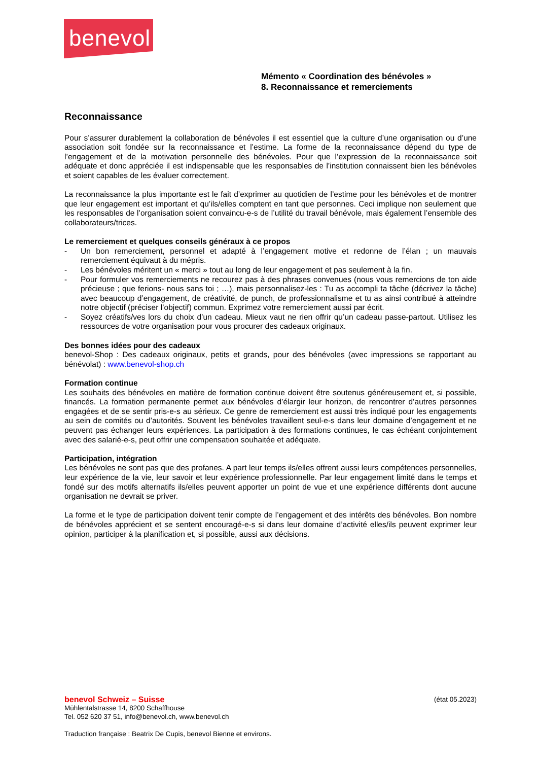benevol
Mémento « Coordination des bénévoles »
8. Reconnaissance et remerciements
Reconnaissance
Pour s’assurer durablement la collaboration de bénévoles il est essentiel que la culture d’une organisation ou d’une association soit fondée sur la reconnaissance et l’estime. La forme de la reconnaissance dépend du type de l’engagement et de la motivation personnelle des bénévoles. Pour que l’expression de la reconnaissance soit adéquate et donc appréciée il est indispensable que les responsables de l’institution connaissent bien les bénévoles et soient capables de les évaluer correctement.
La reconnaissance la plus importante est le fait d’exprimer au quotidien de l’estime pour les bénévoles et de montrer que leur engagement est important et qu’ils/elles comptent en tant que personnes. Ceci implique non seulement que les responsables de l’organisation soient convaincu-e-s de l’utilité du travail bénévole, mais également l’ensemble des collaborateurs/trices.
Le remerciement et quelques conseils généraux à ce propos
- Un bon remerciement, personnel et adapté à l’engagement motive et redonne de l’élan ; un mauvais remerciement équivaut à du mépris.
- Les bénévoles méritent un « merci » tout au long de leur engagement et pas seulement à la fin.
- Pour formuler vos remerciements ne recourez pas à des phrases convenues (nous vous remercions de ton aide précieuse ; que ferions- nous sans toi ; …), mais personnalisez-les : Tu as accompli ta tâche (décrivez la tâche) avec beaucoup d’engagement, de créativité, de punch, de professionnalisme et tu as ainsi contribué à atteindre notre objectif (préciser l’objectif) commun. Exprimez votre remerciement aussi par écrit.
- Soyez créatifs/ves lors du choix d’un cadeau. Mieux vaut ne rien offrir qu’un cadeau passe-partout. Utilisez les ressources de votre organisation pour vous procurer des cadeaux originaux.
Des bonnes idées pour des cadeaux
benevol-Shop : Des cadeaux originaux, petits et grands, pour des bénévoles (avec impressions se rapportant au bénévolat) : www.benevol-shop.ch
Formation continue
Les souhaits des bénévoles en matière de formation continue doivent être soutenus généreusement et, si possible, financés. La formation permanente permet aux bénévoles d’élargir leur horizon, de rencontrer d’autres personnes engagées et de se sentir pris-e-s au sérieux. Ce genre de remerciement est aussi très indiqué pour les engagements au sein de comités ou d’autorités. Souvent les bénévoles travaillent seul-e-s dans leur domaine d’engagement et ne peuvent pas échanger leurs expériences. La participation à des formations continues, le cas échéant conjointement avec des salarié-e-s, peut offrir une compensation souhaitée et adéquate.
Participation, intégration
Les bénévoles ne sont pas que des profanes. A part leur temps ils/elles offrent aussi leurs compétences personnelles, leur expérience de la vie, leur savoir et leur expérience professionnelle. Par leur engagement limité dans le temps et fondé sur des motifs alternatifs ils/elles peuvent apporter un point de vue et une expérience différents dont aucune organisation ne devrait se priver.
La forme et le type de participation doivent tenir compte de l’engagement et des intérêts des bénévoles. Bon nombre de bénévoles apprécient et se sentent encouragé-e-s si dans leur domaine d’activité elles/ils peuvent exprimer leur opinion, participer à la planification et, si possible, aussi aux décisions.
benevol Schweiz – Suisse (état 05.2023)
Mühlentalstrasse 14, 8200 Schaffhouse
Tel. 052 620 37 51, info@benevol.ch, www.benevol.ch
Traduction française : Beatrix De Cupis, benevol Bienne et environs.